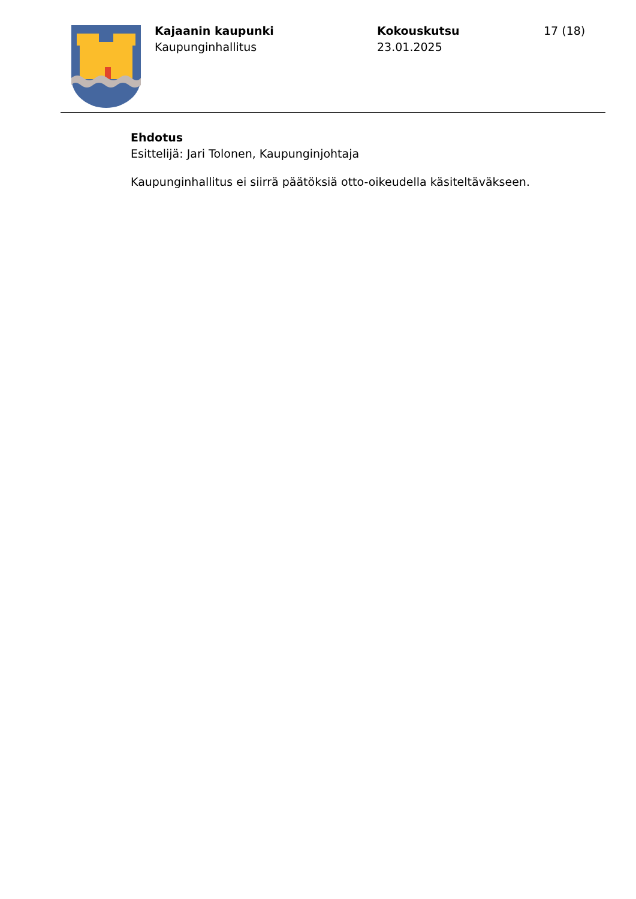Kajaanin kaupunki
Kaupunginhallitus
Kokouskutsu
23.01.2025
17 (18)
Ehdotus
Esittelijä: Jari Tolonen, Kaupunginjohtaja
Kaupunginhallitus ei siirrä päätöksiä otto-oikeudella käsiteltäväkseen.